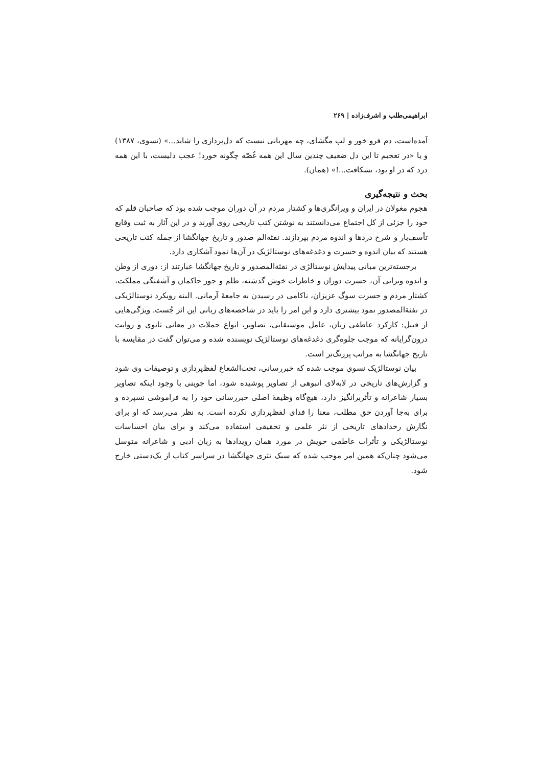ابراهیمی‌طلب و اشرف‌زاده | ۲۶۹
آمده‌است، دم فرو خور و لب مگشای، چه مهربانی نیست که دل‌پردازی را شاید...» (نسوی، ۱۳۸۷) و یا «در تعجبم تا این دل ضعیف چندین سال این همه غُصّه چگونه خورد! عجب دلیست، با این همه درد که در او بود، نشکافت...!» (همان).
بحث و نتیجه‌گیری
هجوم مغولان در ایران و ویرانگری‌ها و کشتار مردم در آن دوران موجب شده بود که صاحبان قلم که خود را جزئی از کل اجتماع می‌دانستند به نوشتن کتب تاریخی روی آورند و در این آثار به ثبت وقایع تأسف‌بار و شرح دردها و اندوه مردم بپردازند. نفثةالم صدور و تاریخ جهانگشا از جمله کتب تاریخی هستند که بیان اندوه و حسرت و دغدغه‌های نوستالژیک در آن‌ها نمود آشکاری دارد.
برجسته‌ترین مبانی پیدایش نوستالژی در نفثةالمصدور و تاریخ جهانگشا عبارتند از: دوری از وطن و اندوه ویرانی آن، حسرت دوران و خاطرات خوش گذشته، ظلم و جور حاکمان و آشفتگی مملکت، کشتار مردم و حسرت سوگ عزیزان، ناکامی در رسیدن به جامعهٔ آرمانی. البته رویکرد نوستالژیکی در نفثةالمصدور نمود بیشتری دارد و این امر را باید در شاخصه‌های زبانی این اثر جُست. ویژگی‌هایی از قبیل: کارکرد عاطفی زبان، عامل موسیقایی، تصاویر، انواع جملات در معانی ثانوی و روایت درون‌گرایانه که موجب جلوه‌گری دغدغه‌های نوستالژیک نویسنده شده و می‌توان گفت در مقایسه با تاریخ جهانگشا به مراتب پررنگ‌تر است.
بیان نوستالژیک نسوی موجب شده که خبررسانی، تحت‌الشعاع لفظ‌پردازی و توصیفات وی شود و گزارش‌های تاریخی در لابه‌لای انبوهی از تصاویر پوشیده شود، اما جوینی با وجود اینکه تصاویر بسیار شاعرانه و تأثربرانگیز دارد، هیچ‌گاه وظیفهٔ اصلی خبررسانی خود را به فراموشی نسپرده و برای به‌جا آوردن حق مطلب، معنا را فدای لفظ‌پردازی نکرده است. به نظر می‌رسد که او برای نگارش رخدادهای تاریخی از نثر علمی و تحقیقی استفاده می‌کند و برای بیان احساسات نوستالژیکی و تأثرات عاطفی خویش در مورد همان رویدادها به زبان ادبی و شاعرانه متوسل می‌شود چنان‌که همین امر موجب شده که سبک نثری جهانگشا در سراسر کتاب از یک‌دستی خارج شود.